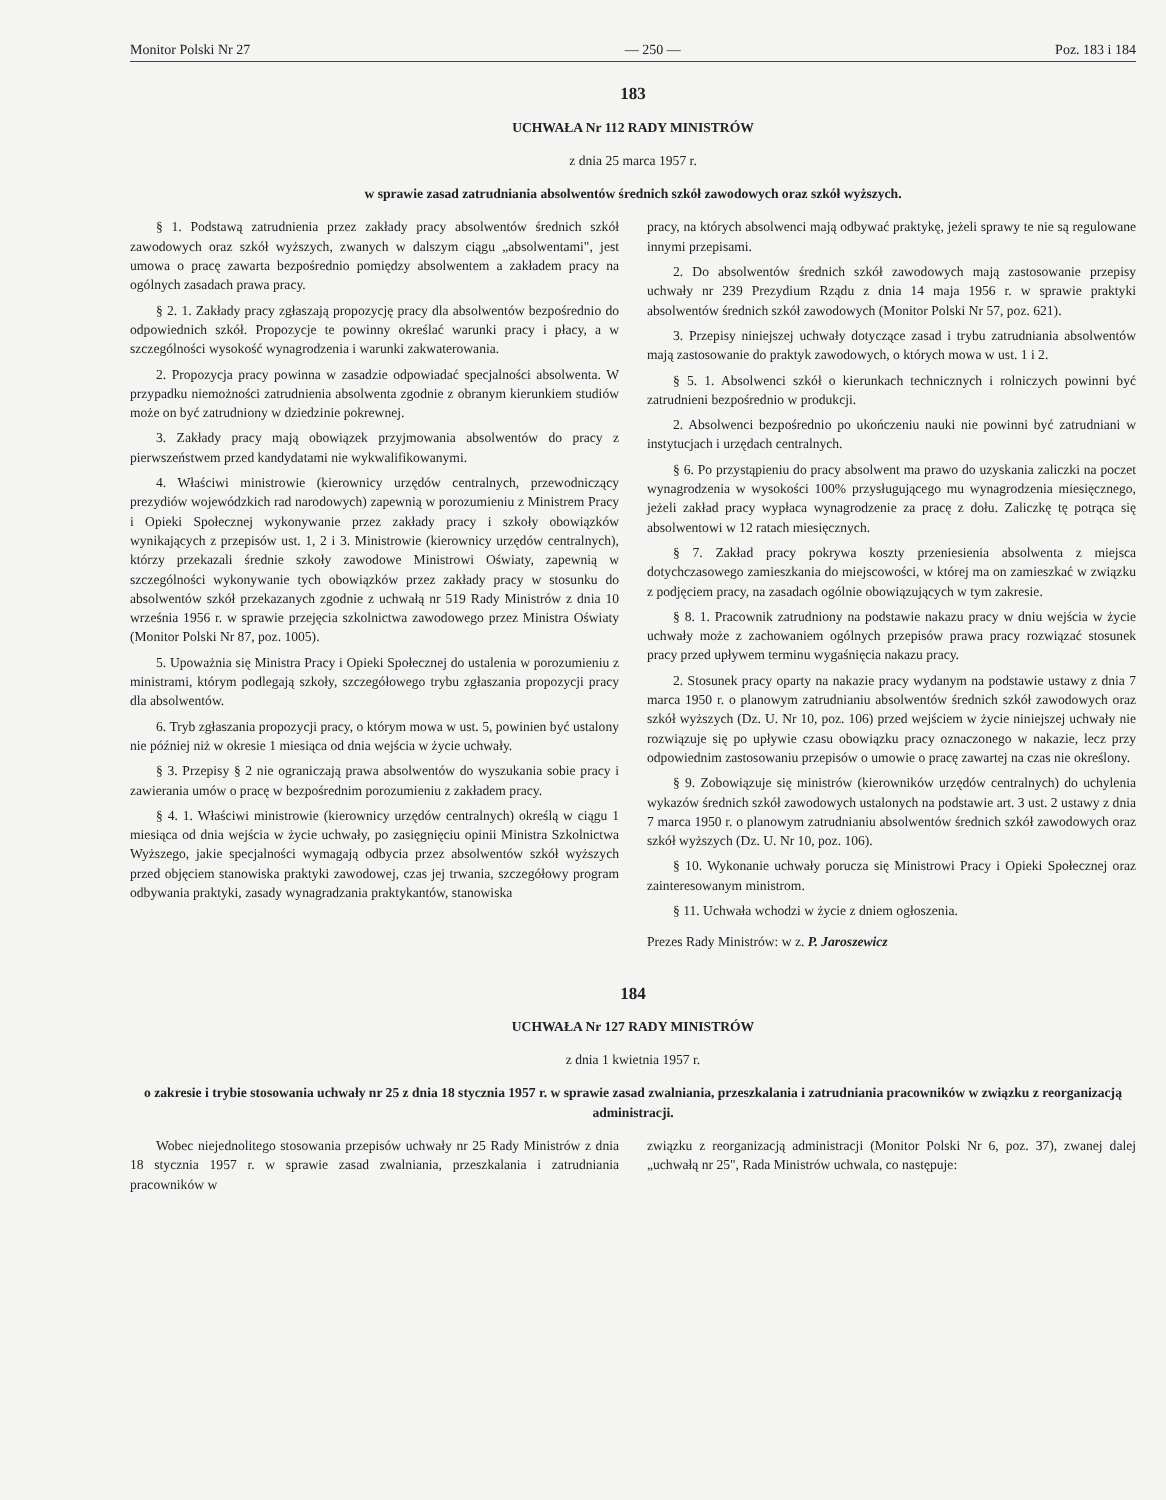Monitor Polski Nr 27 — 250 — Poz. 183 i 184
183
UCHWAŁA Nr 112 RADY MINISTRÓW
z dnia 25 marca 1957 r.
w sprawie zasad zatrudniania absolwentów średnich szkół zawodowych oraz szkół wyższych.
§ 1. Podstawą zatrudnienia przez zakłady pracy absolwentów średnich szkół zawodowych oraz szkół wyższych, zwanych w dalszym ciągu „absolwentami", jest umowa o pracę zawarta bezpośrednio pomiędzy absolwentem a zakładem pracy na ogólnych zasadach prawa pracy.
§ 2. 1. Zakłady pracy zgłaszają propozycję pracy dla absolwentów bezpośrednio do odpowiednich szkół. Propozycje te powinny określać warunki pracy i płacy, a w szczególności wysokość wynagrodzenia i warunki zakwaterowania.
2. Propozycja pracy powinna w zasadzie odpowiadać specjalności absolwenta. W przypadku niemożności zatrudnienia absolwenta zgodnie z obranym kierunkiem studiów może on być zatrudniony w dziedzinie pokrewnej.
3. Zakłady pracy mają obowiązek przyjmowania absolwentów do pracy z pierwszeństwem przed kandydatami nie wykwalifikowanymi.
4. Właściwi ministrowie (kierownicy urzędów centralnych, przewodniczący prezydiów wojewódzkich rad narodowych) zapewnią w porozumieniu z Ministrem Pracy i Opieki Społecznej wykonywanie przez zakłady pracy i szkoły obowiązków wynikających z przepisów ust. 1, 2 i 3. Ministrowie (kierownicy urzędów centralnych), którzy przekazali średnie szkoły zawodowe Ministrowi Oświaty, zapewnią w szczególności wykonywanie tych obowiązków przez zakłady pracy w stosunku do absolwentów szkół przekazanych zgodnie z uchwałą nr 519 Rady Ministrów z dnia 10 września 1956 r. w sprawie przejęcia szkolnictwa zawodowego przez Ministra Oświaty (Monitor Polski Nr 87, poz. 1005).
5. Upoważnia się Ministra Pracy i Opieki Społecznej do ustalenia w porozumieniu z ministrami, którym podlegają szkoły, szczegółowego trybu zgłaszania propozycji pracy dla absolwentów.
6. Tryb zgłaszania propozycji pracy, o którym mowa w ust. 5, powinien być ustalony nie później niż w okresie 1 miesiąca od dnia wejścia w życie uchwały.
§ 3. Przepisy § 2 nie ograniczają prawa absolwentów do wyszukania sobie pracy i zawierania umów o pracę w bezpośrednim porozumieniu z zakładem pracy.
§ 4. 1. Właściwi ministrowie (kierownicy urzędów centralnych) określą w ciągu 1 miesiąca od dnia wejścia w życie uchwały, po zasięgnięciu opinii Ministra Szkolnictwa Wyższego, jakie specjalności wymagają odbycia przez absolwentów szkół wyższych przed objęciem stanowiska praktyki zawodowej, czas jej trwania, szczegółowy program odbywania praktyki, zasady wynagradzania praktykantów, stanowiska
pracy, na których absolwenci mają odbywać praktykę, jeżeli sprawy te nie są regulowane innymi przepisami.
2. Do absolwentów średnich szkół zawodowych mają zastosowanie przepisy uchwały nr 239 Prezydium Rządu z dnia 14 maja 1956 r. w sprawie praktyki absolwentów średnich szkół zawodowych (Monitor Polski Nr 57, poz. 621).
3. Przepisy niniejszej uchwały dotyczące zasad i trybu zatrudniania absolwentów mają zastosowanie do praktyk zawodowych, o których mowa w ust. 1 i 2.
§ 5. 1. Absolwenci szkół o kierunkach technicznych i rolniczych powinni być zatrudnieni bezpośrednio w produkcji.
2. Absolwenci bezpośrednio po ukończeniu nauki nie powinni być zatrudniani w instytucjach i urzędach centralnych.
§ 6. Po przystąpieniu do pracy absolwent ma prawo do uzyskania zaliczki na poczet wynagrodzenia w wysokości 100% przysługującego mu wynagrodzenia miesięcznego, jeżeli zakład pracy wypłaca wynagrodzenie za pracę z dołu. Zaliczkę tę potrąca się absolwentowi w 12 ratach miesięcznych.
§ 7. Zakład pracy pokrywa koszty przeniesienia absolwenta z miejsca dotychczasowego zamieszkania do miejscowości, w której ma on zamieszkać w związku z podjęciem pracy, na zasadach ogólnie obowiązujących w tym zakresie.
§ 8. 1. Pracownik zatrudniony na podstawie nakazu pracy w dniu wejścia w życie uchwały może z zachowaniem ogólnych przepisów prawa pracy rozwiązać stosunek pracy przed upływem terminu wygaśnięcia nakazu pracy.
2. Stosunek pracy oparty na nakazie pracy wydanym na podstawie ustawy z dnia 7 marca 1950 r. o planowym zatrudnianiu absolwentów średnich szkół zawodowych oraz szkół wyższych (Dz. U. Nr 10, poz. 106) przed wejściem w życie niniejszej uchwały nie rozwiązuje się po upływie czasu obowiązku pracy oznaczonego w nakazie, lecz przy odpowiednim zastosowaniu przepisów o umowie o pracę zawartej na czas nie określony.
§ 9. Zobowiązuje się ministrów (kierowników urzędów centralnych) do uchylenia wykazów średnich szkół zawodowych ustalonych na podstawie art. 3 ust. 2 ustawy z dnia 7 marca 1950 r. o planowym zatrudnianiu absolwentów średnich szkół zawodowych oraz szkół wyższych (Dz. U. Nr 10, poz. 106).
§ 10. Wykonanie uchwały porucza się Ministrowi Pracy i Opieki Społecznej oraz zainteresowanym ministrom.
§ 11. Uchwała wchodzi w życie z dniem ogłoszenia.
Prezes Rady Ministrów: w z. P. Jaroszewicz
184
UCHWAŁA Nr 127 RADY MINISTRÓW
z dnia 1 kwietnia 1957 r.
o zakresie i trybie stosowania uchwały nr 25 z dnia 18 stycznia 1957 r. w sprawie zasad zwalniania, przeszkalania i zatrudniania pracowników w związku z reorganizacją administracji.
Wobec niejednolitego stosowania przepisów uchwały nr 25 Rady Ministrów z dnia 18 stycznia 1957 r. w sprawie zasad zwalniania, przeszkalania i zatrudniania pracowników w
związku z reorganizacją administracji (Monitor Polski Nr 6, poz. 37), zwanej dalej „uchwałą nr 25", Rada Ministrów uchwala, co następuje: